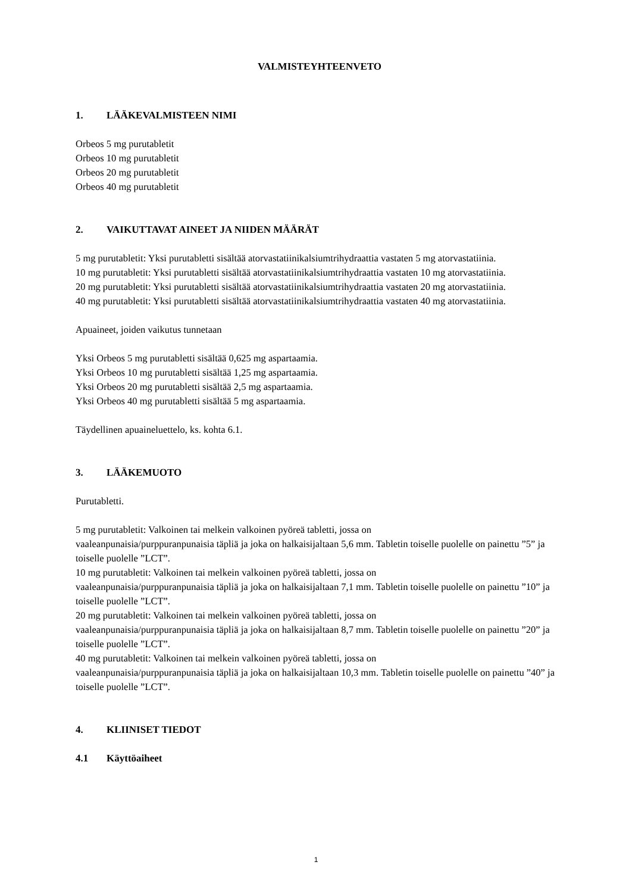VALMISTEYHTEENVETO
1. LÄÄKEVALMISTEEN NIMI
Orbeos 5 mg purutabletit
Orbeos 10 mg purutabletit
Orbeos 20 mg purutabletit
Orbeos 40 mg purutabletit
2. VAIKUTTAVAT AINEET JA NIIDEN MÄÄRÄT
5 mg purutabletit: Yksi purutabletti sisältää atorvastatiinikalsiumtrihydraattia vastaten 5 mg atorvastatiinia.
10 mg purutabletit: Yksi purutabletti sisältää atorvastatiinikalsiumtrihydraattia vastaten 10 mg atorvastatiinia.
20 mg purutabletit: Yksi purutabletti sisältää atorvastatiinikalsiumtrihydraattia vastaten 20 mg atorvastatiinia.
40 mg purutabletit: Yksi purutabletti sisältää atorvastatiinikalsiumtrihydraattia vastaten 40 mg atorvastatiinia.
Apuaineet, joiden vaikutus tunnetaan
Yksi Orbeos 5 mg purutabletti sisältää 0,625 mg aspartaamia.
Yksi Orbeos 10 mg purutabletti sisältää 1,25 mg aspartaamia.
Yksi Orbeos 20 mg purutabletti sisältää 2,5 mg aspartaamia.
Yksi Orbeos 40 mg purutabletti sisältää 5 mg aspartaamia.
Täydellinen apuaineluettelo, ks. kohta 6.1.
3. LÄÄKEMUOTO
Purutabletti.
5 mg purutabletit: Valkoinen tai melkein valkoinen pyöreä tabletti, jossa on
vaaleanpunaisia/purppuranpunaisia täpliä ja joka on halkaisijaltaan 5,6 mm. Tabletin toiselle puolelle on painettu ”5” ja toiselle puolelle ”LCT”.
10 mg purutabletit: Valkoinen tai melkein valkoinen pyöreä tabletti, jossa on
vaaleanpunaisia/purppuranpunaisia täpliä ja joka on halkaisijaltaan 7,1 mm. Tabletin toiselle puolelle on painettu ”10” ja toiselle puolelle ”LCT”.
20 mg purutabletit: Valkoinen tai melkein valkoinen pyöreä tabletti, jossa on
vaaleanpunaisia/purppuranpunaisia täpliä ja joka on halkaisijaltaan 8,7 mm. Tabletin toiselle puolelle on painettu ”20” ja toiselle puolelle ”LCT”.
40 mg purutabletit: Valkoinen tai melkein valkoinen pyöreä tabletti, jossa on
vaaleanpunaisia/purppuranpunaisia täpliä ja joka on halkaisijaltaan 10,3 mm. Tabletin toiselle puolelle on painettu ”40” ja toiselle puolelle ”LCT”.
4. KLIINISET TIEDOT
4.1 Käyttöaiheet
1